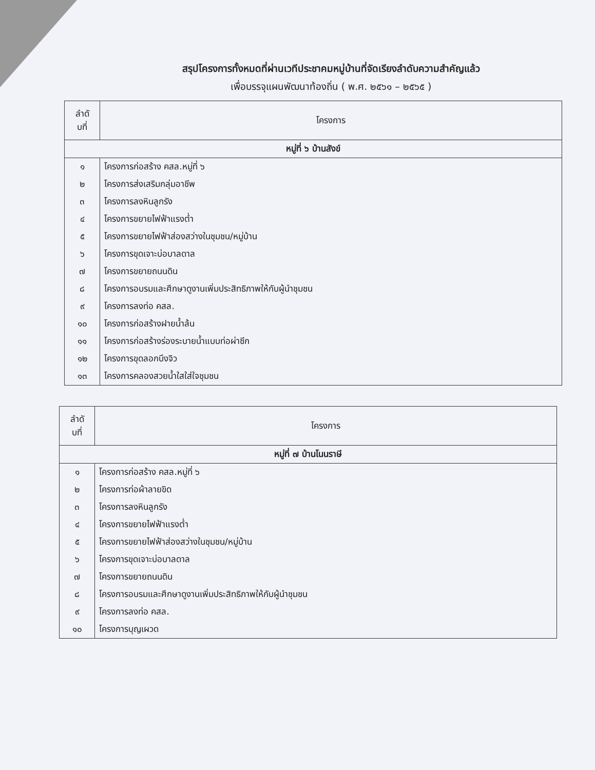สรุปโครงการทั้งหมดที่ผ่านเวทีประชาคมหมู่บ้านที่จัดเรียงลำดับความสำคัญแล้ว
เพื่อบรรจุแผนพัฒนาท้องถิ่น ( พ.ศ. ๒๕๖๑ – ๒๕๖๕ )
| ลำดั บที่ | โครงการ |
| --- | --- |
| หมู่ที่ ๖ บ้านสังข์ | |
| ๑ | โครงการก่อสร้าง คสล.หมู่ที่ ๖ |
| ๒ | โครงการส่งเสริมกลุ่มอาชีพ |
| ๓ | โครงการลงหินลูกรัง |
| ๔ | โครงการขยายไฟฟ้าแรงต่ำ |
| ๕ | โครงการขยายไฟฟ้าส่องสว่างในชุมชน/หมู่บ้าน |
| ๖ | โครงการขุดเจาะบ่อบาลดาล |
| ๗ | โครงการขยายถนนดิน |
| ๘ | โครงการอบรมและศึกษาดูงานเพิ่มประสิทธิภาพให้กับผู้นำชุมชน |
| ๙ | โครงการลงท่อ คสล. |
| ๑๐ | โครงการก่อสร้างฝายน้ำล้น |
| ๑๑ | โครงการก่อสร้างร่องระบายน้ำแบบท่อผ่าซีก |
| ๑๒ | โครงการขุดลอกบึงจิว |
| ๑๓ | โครงการคลองสวยน้ำใสใส่ใจชุมชน |
| ลำดั บที่ | โครงการ |
| --- | --- |
| หมู่ที่ ๗ บ้านโนนราษี | |
| ๑ | โครงการก่อสร้าง คสล.หมู่ที่ ๖ |
| ๒ | โครงการท่อผ้าลายขิด |
| ๓ | โครงการลงหินลูกรัง |
| ๔ | โครงการขยายไฟฟ้าแรงต่ำ |
| ๕ | โครงการขยายไฟฟ้าส่องสว่างในชุมชน/หมู่บ้าน |
| ๖ | โครงการขุดเจาะบ่อบาลดาล |
| ๗ | โครงการขยายถนนดิน |
| ๘ | โครงการอบรมและศึกษาดูงานเพิ่มประสิทธิภาพให้กับผู้นำชุมชน |
| ๙ | โครงการลงท่อ คสล. |
| ๑๐ | โครงการบุญเผวด |